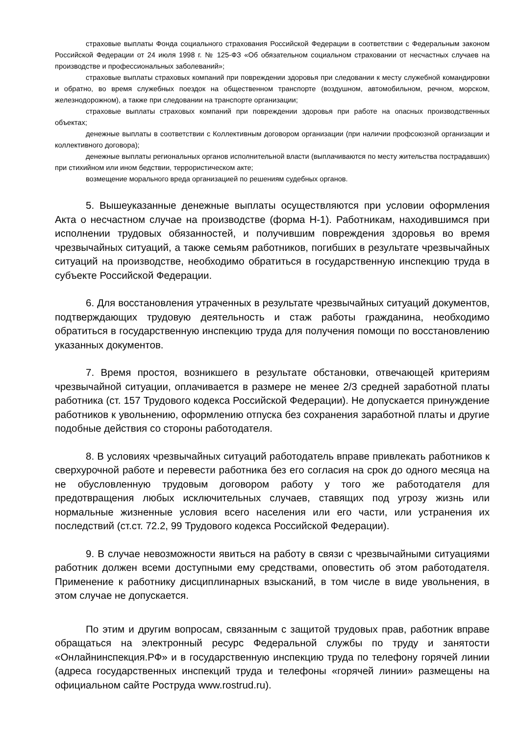страховые выплаты Фонда социального страхования Российской Федерации в соответствии с Федеральным законом Российской Федерации от 24 июля 1998 г. № 125-ФЗ «Об обязательном социальном страховании от несчастных случаев на производстве и профессиональных заболеваний»;
страховые выплаты страховых компаний при повреждении здоровья при следовании к месту служебной командировки и обратно, во время служебных поездок на общественном транспорте (воздушном, автомобильном, речном, морском, железнодорожном), а также при следовании на транспорте организации;
страховые выплаты страховых компаний при повреждении здоровья при работе на опасных производственных объектах;
денежные выплаты в соответствии с Коллективным договором организации (при наличии профсоюзной организации и коллективного договора);
денежные выплаты региональных органов исполнительной власти (выплачиваются по месту жительства пострадавших) при стихийном или ином бедствии, террористическом акте;
возмещение морального вреда организацией по решениям судебных органов.
5. Вышеуказанные денежные выплаты осуществляются при условии оформления Акта о несчастном случае на производстве (форма Н-1). Работникам, находившимся при исполнении трудовых обязанностей, и получившим повреждения здоровья во время чрезвычайных ситуаций, а также семьям работников, погибших в результате чрезвычайных ситуаций на производстве, необходимо обратиться в государственную инспекцию труда в субъекте Российской Федерации.
6. Для восстановления утраченных в результате чрезвычайных ситуаций документов, подтверждающих трудовую деятельность и стаж работы гражданина, необходимо обратиться в государственную инспекцию труда для получения помощи по восстановлению указанных документов.
7. Время простоя, возникшего в результате обстановки, отвечающей критериям чрезвычайной ситуации, оплачивается в размере не менее 2/3 средней заработной платы работника (ст. 157 Трудового кодекса Российской Федерации). Не допускается принуждение работников к увольнению, оформлению отпуска без сохранения заработной платы и другие подобные действия со стороны работодателя.
8. В условиях чрезвычайных ситуаций работодатель вправе привлекать работников к сверхурочной работе и перевести работника без его согласия на срок до одного месяца на не обусловленную трудовым договором работу у того же работодателя для предотвращения любых исключительных случаев, ставящих под угрозу жизнь или нормальные жизненные условия всего населения или его части, или устранения их последствий (ст.ст. 72.2, 99 Трудового кодекса Российской Федерации).
9. В случае невозможности явиться на работу в связи с чрезвычайными ситуациями работник должен всеми доступными ему средствами, оповестить об этом работодателя. Применение к работнику дисциплинарных взысканий, в том числе в виде увольнения, в этом случае не допускается.
По этим и другим вопросам, связанным с защитой трудовых прав, работник вправе обращаться на электронный ресурс Федеральной службы по труду и занятости «Онлайнинспекция.РФ» и в государственную инспекцию труда по телефону горячей линии (адреса государственных инспекций труда и телефоны «горячей линии» размещены на официальном сайте Роструда www.rostrud.ru).